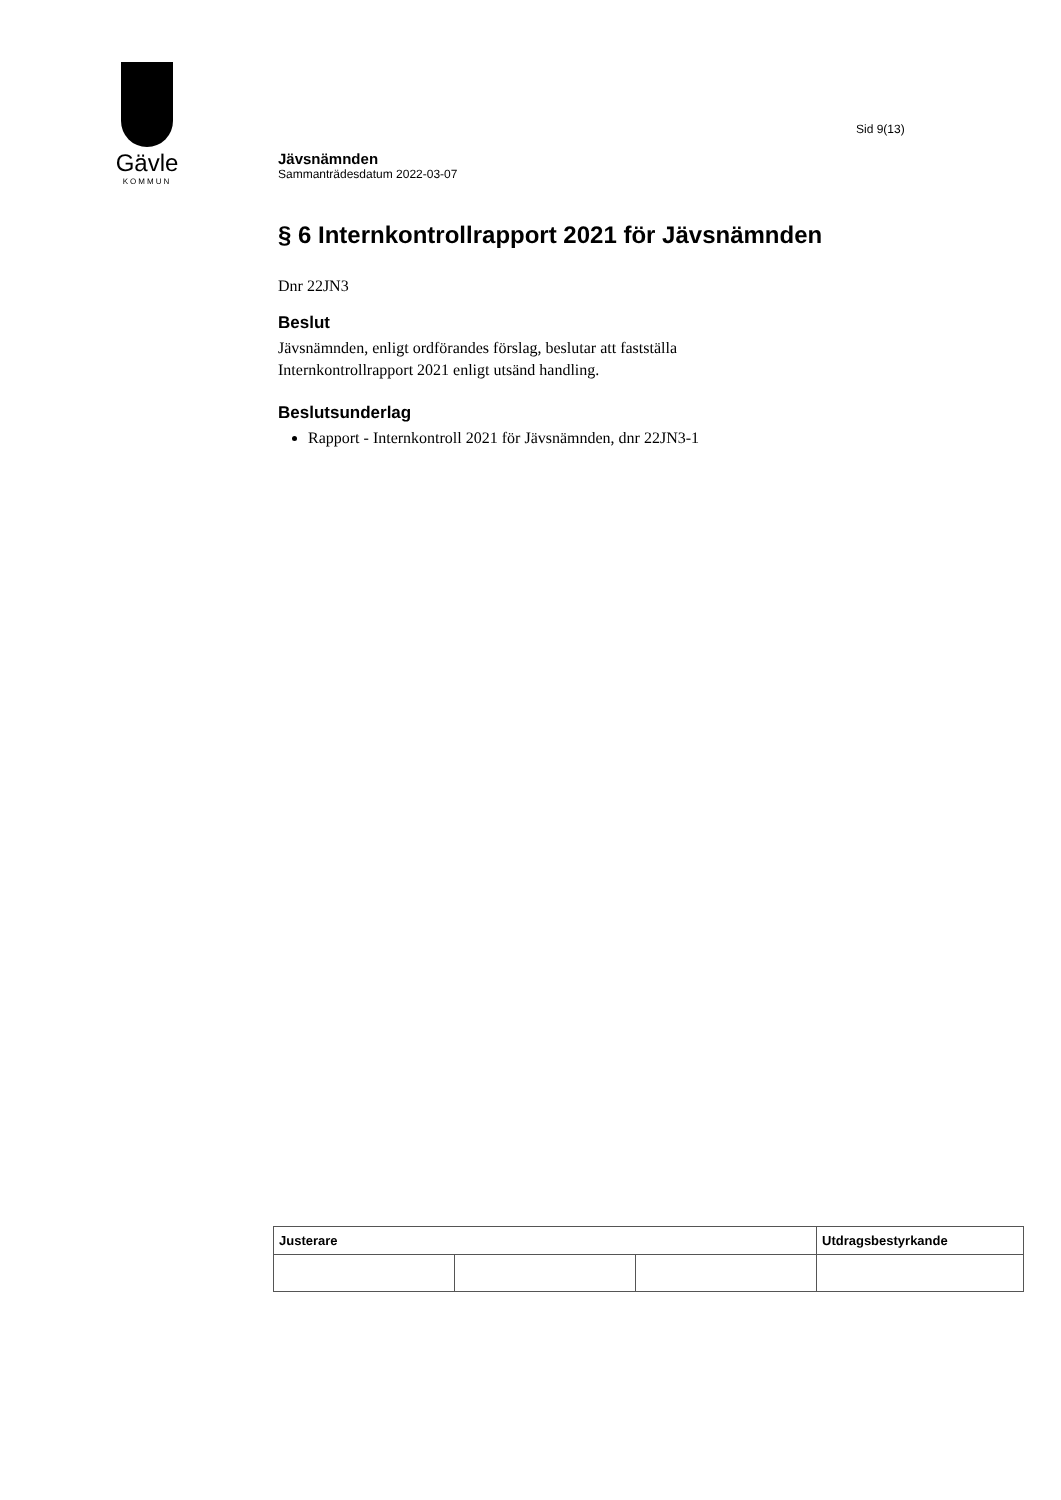Gävle
KOMMUN
Sid 9(13)
Jävsnämnden
Sammanträdesdatum 2022-03-07
§ 6 Internkontrollrapport 2021 för Jävsnämnden
Dnr 22JN3
Beslut
Jävsnämnden, enligt ordförandes förslag, beslutar att fastställa
Internkontrollrapport 2021 enligt utsänd handling.
Beslutsunderlag
Rapport - Internkontroll 2021 för Jävsnämnden, dnr 22JN3-1
| Justerare | | | Utdragsbestyrkande |
| --- | --- | --- | --- |